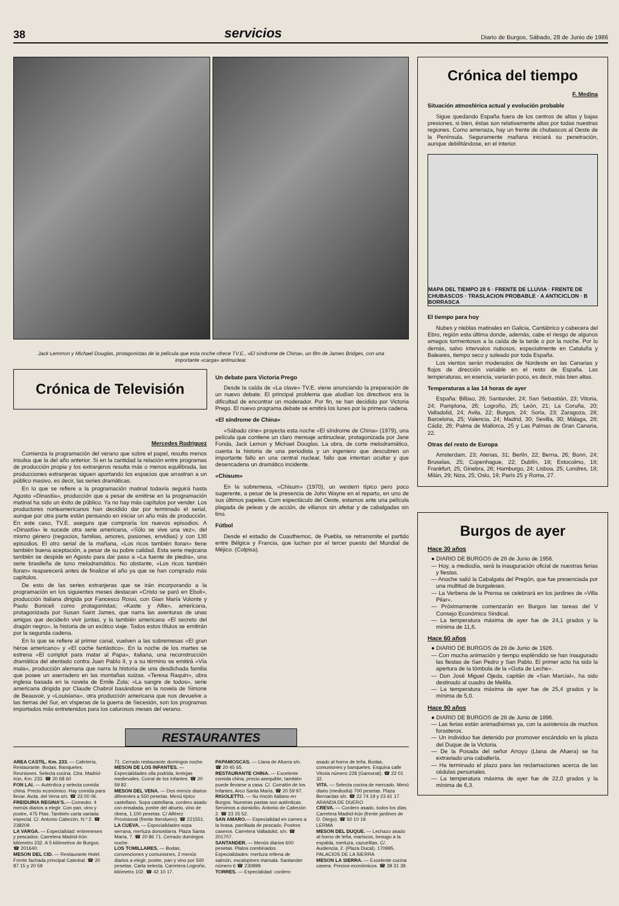38 servicios Diario de Burgos, Sábado, 28 de Junio de 1986
Jack Lemmon y Michael Douglas, protagonistas de la película que esta noche ofrece TV.E., «El síndrome de China», un film de James Bridges, con una importante «carga» antinuclear.
Crónica de Televisión
Mercedes Rodríguez
Comienza la programación del verano que sobre el papel, resulta menos insulsa que la del año anterior. Si en la cantidad la relación entre programas de producción propia y los extranjeros resulta más o menos equilibrada, las producciones extranjeras siguen aportando los espacios que arrastran a un público masivo, es decir, las series dramáticas.
En lo que se refiere a la programación matinal todavía seguirá hasta Agosto «Dinastía», producción que a pesar de emitirse en la programación matinal ha sido un éxito de público. Ya no hay más capítulos por vender. Los productores norteamericanos han decidido dar por terminado el serial, aunque por otra parte están pensando en iniciar un año más de producción. En este caso, TV.E. asegura que compraría los nuevos episodios. A «Dinastía» le sucede otra serie americana, «Sólo se vive una vez», del mismo género (negocios, familias, amores, pasiones, envidias) y con 130 episodios. El otro serial de la mañana, «Los ricos también lloran» tiene también buena aceptación, a pesar de su pobre calidad. Esta serie mejicana también se despide en Agosto para dar paso a «La fuente de piedra», una serie brasileña de tono melodramático. No obstante, «Los ricos también lloran» reaparecerá antes de finalizar el año ya que se han comprado más capítulos.
De esto de las series extranjeras que se irán incorporando a la programación en los siguientes meses destacan «Cristo se paró en Eboli», producción italiana dirigida por Fancesco Rossi, con Gian María Volonte y Paolo Boniceli como protagonistas; «Kaste y Allie», americana, protagonizada por Susan Saint James, que narra las aventuras de unas amigas que decide4n vivir juntas, y la también americana «El secreto del dragón negro», la historia de un exótico viaje. Todos estos títulos se emitirán por la segunda cadena.
En lo que se refiere al primer canal, vuelven a las sobremesas «El gran héroe americano» y «El coche fantástico». En la noche de los martes se estrena «El complot para matar al Papa», italiana, una reconstrucción dramática del atentado contra Juan Pablo II, y a su término se emitirá «Vía mala», producción alemana que narra la historia de una desdichada familia que posee un aserradero en las montañas suizas. «Teresa Raquin», obra inglesa basada en la novela de Emile Zola; «La sangre de todos», serie americana dirigida por Claude Chabrol basándose en la novela de Simone de Beauvoir, y «Louisiana», otra producción americana que nos devuelve a las tierras del Sur, en vísperas de la guerra de Secesión, son los programas importados más entretenidos para los calurosos meses del verano.
Un debate para Victoria Prego
Desde la caída de «La clave» TV.E. viene anunciando la preparación de un nuevo debate. El principal problema que aludían los directivos era la dificultad de encontrar un moderador. Por fin, se han decidido por Victoria Prego. El nuevo programa debate se emitirá los lunes por la primera cadena.
«El síndrome de China»
«Sábado cine» proyecta esta noche «El síndrome de China» (1979), una película que contiene un claro mensaje antinuclear, protagonizada por Jane Fonda, Jack Lemon y Michael Douglas. La obra, de corte melodramático, cuenta la historia de una periodista y un ingeniero que descubren un importante fallo en una central nuclear, fallo que intentan ocultar y que desencadena un dramático incidente.
«Chisum»
En la sobremesa, «Chisum» (1970), un western típico pero poco sugerente, a pesar de la presencia de John Wayne en el reparto, en uno de sus últimos papeles. Com espectáculo del Oeste, estamos ante una película plagada de peleas y de acción, de villanos sin afeitar y de cabalgadas sin tino.
Fútbol
Desde el estadio de Cuauthemoc, de Puebla, se retransmite el partido entre Bélgica y Francia, que luchan por el tercer puesto del Mundial de Méjico. (Colpisa).
RESTAURANTES
AREA CASTIL. Km. 233. — Cafetería, Restaurante. Bodas. Banquetes. Reuniones. Selecta cocina. Ctra. Madrid-Irún, Km. 233. ☎ 20 68 60
FON LAI. — Auténtica y selecta comida china. Precio económico. Hay comida para llevar. Avda. del Vena s/n. ☎ 23 00 06.
FREIDURIA REGINA'S.— Comedor. 4 menús diarios a elegir. Con pan, vino y postre, 475 Ptas. También carta variada especial. C/. Antonio Cabezón, N.º 2. ☎ 238209.
LA VARGA. — Especialidad: entremeses y pescados. Carretera Madrid-Irún kilómetro 232. A 5 kilómetros de Burgos. ☎ 201640.
MESON DEL CID. — Restaurante Hotel. Frente fachada principal Catedral. ☎ 20 87 15 y 20 59
71. Cerrado restaurante domingos noche.
MESON DE LOS INFANTES. — Especialidades olla podrida, lentejas medievales. Corral de los Infantes. ☎ 20 59 82.
MESON DEL VENA. — Dos menús diarios diferentes a 550 pesetas. Menú típico castellano. Sopa castellana, cordero asado con ensalada, postre del abuelo, vino de ribera, 1.100 pesetas. C/ Alférez Provisional (frente Iberduero). ☎ 221551.
LA CUEVA. — Especialidades sopa serrana, merluza donostiarra. Plaza Santa María, 7. ☎ 20 86 71. Cerrado domingos noche.
LOS TOMILLARES. — Bodas, convenciones y comuniones, 2 menús diarios a elegir, postre, pan y vino por 500 pesetas. Carta selecta. Carretera Logroño, kilómetro 102. ☎ 42 10 17.
PAPAMOSCAS. — Llana de Afuera s/n. ☎ 20 45 65.
RESTAURANTE CHINA. — Excelente comida china, precio asequible, también puede llevarse a casa. C/. Corralón de los Infantes, Arco Santa María. ☎ 20 59 97.
RIGOLETTO. — Su rincón italiano en Burgos. Nuestras pastas son auténticas. Servimos a domicilio. Antonio de Cabezón 2. ☎ 23 25 52.
SAN AMARO.— Especialidad en carnes a la brasa, parrillada de pescado. Postres caseros. Carretera Valladolid, s/n. ☎ 201707.
SANTANDER. — Menús diarios 600 pesetas. Platos combinados. Especialidades: merluza rellena de salmón, escalopines marsala. Santander número 6 ☎ 230899.
TORRES. — Especialidad: cordero
asado al horno de leña. Bodas, comuniones y banquetes. Esquina calle Vitoria número 228 (Gamonal). ☎ 22 01 32.
VITA. — Selecta cocina de mercado. Menú diario (mediodía) 700 pesetas. Plaza Bernardas s/n. ☎ 22 74 19 y 23 61 17.
ARANDA DE DUERO
CREVA. — Cordero asado, todos los días. Carretera Madrid-Irún (frente jardines de D. Diego). ☎ 50 10 19.
LERMA
MESON DEL DUQUE. — Lechazo asado al horno de leña, mariscos, besugo a la espalda, merluza, cazuelitas. C/. Audiencia, 2. (Plaza Ducal). 170995.
PALACIOS DE LA SIERRA
MESON LA SIERRA. — Excelente cocina casera. Precios económicos. ☎ 39 31 39.
Crónica del tiempo
F. Medina
Situación atmosférica actual y evolución probable
Sigue quedando España fuera de los centros de altas y bajas presiones, si bien, éstas son relativamente altas por todas nuestras regiones. Como amenaza, hay un frente de chubascos al Oeste de la Península. Seguramente mañana iniciará su penetración, aunque debilitándose, en el interior.
MAPA DEL TIEMPO 28 6 · FRENTE DE LLUVIA · FRENTE DE CHUBASCOS · TRASLACION PROBABLE · A ANTICICLON · B BORRASCA
El tiempo para hoy
Nubes y nieblas matinales en Galicia, Cantábrico y cabecera del Ebro, región esta última donde, además, cabe el riesgo de algunos amagos tormentosos a la caída de la tarde o por la noche. Por lo demás, salvo intervalos nubosos, especialmente en Cataluña y Baleares, tiempo seco y soleado por toda España.
Los vientos serán moderados de Nordeste en las Canarias y flojos de dirección variable en el resto de España. Las temperaturas, en esencia, variarán poco, es decir, más bien altas.
Temperaturas a las 14 horas de ayer
España: Bilbao, 26; Santander, 24; San Sebastián, 23; Vitoria, 24; Pamplona, 26; Logroño, 25; León, 21; La Coruña, 20; Valladolid, 24; Avila, 22; Burgos, 24; Soria, 23; Zaragoza, 28; Barcelona, 25; Valencia, 24; Madrid, 30; Sevilla, 30; Málaga, 28; Cádiz, 26; Palma de Mallorca, 25 y Las Palmas de Gran Canaria, 22.
Otras del resto de Europa
Amsterdam, 23; Atenas, 31; Berlín, 22; Berna, 26; Bonn, 24; Bruselas, 25; Copenhague, 22; Dublín, 18; Estocolmo, 18; Frankfurt, 25; Ginebra, 26; Hamburgo, 24; Lisboa, 25; Londres, 18; Milán, 29; Niza, 25; Oslo, 19; París 25 y Roma, 27.
Burgos de ayer
Hace 30 años
● DIARIO DE BURGOS de 28 de Junio de 1956.
— Hoy, a mediodía, será la inauguración oficial de nuestras ferias y fiestas.
— Anoche salió la Cabalgata del Pregón, que fue presenciada por una multitud de burgaleses.
— La Verbena de la Prensa se celebrará en los jardines de «Villa Pilar».
— Próximamente comenzarán en Burgos las tareas del V Consejo Económico Sindical.
— La temperatura máxima de ayer fue de 24,1 grados y la mínima de 11,6.
Hace 60 años
● DIARIO DE BURGOS de 28 de Junio de 1926.
— Con mucha animación y tiempo espléndido se han inaugurado las fiestas de San Pedro y San Pablo. El primer acto ha sido la apertura de la tómbola de la «Gota de Leche».
— Don José Miguel Ojeda, capitán de «San Marcial», ha sido destinado al cuadro de Melilla.
— La temperatura máxima de ayer fue de 25,4 grados y la mínima de 5,0.
Hace 90 años
● DIARIO DE BURGOS de 28 de Junio de 1896.
— Las ferias están animadísimas ya, con la asistencia de muchos forasteros.
— Un individuo fue detenido por promover escándolo en la plaza del Duque de la Victoria.
— De la Posada del señor Arroyo (Llana de Afuera) se ha extraviado una caballería.
— Ha terminado el plazo para las reclamaciones acerca de las cédulas personales.
— La temperatura máxima de ayer fue de 22,0 grados y la mínima de 6,3.